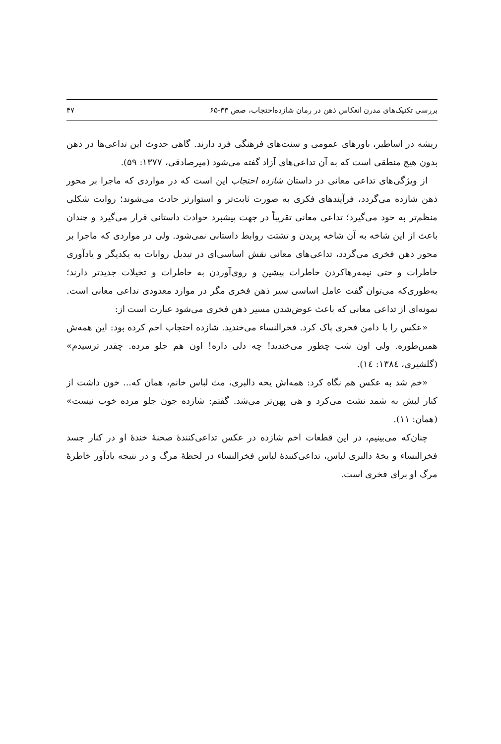بررسی تکنیک‌های مدرن انعکاس ذهن در رمان شازده‌احتجاب، صص ۳۳-۶۵ ۴۷
ریشه در اساطیر، باورهای عمومی و سنت‌های فرهنگی فرد دارند. گاهی حدوث این تداعی‌ها در ذهن بدون هیچ منطقی است که به آن تداعی‌های آزاد گفته می‌شود (میرصادقی، ۱۳۷۷: ۵۹).
از ویژگی‌های تداعی معانی در داستان شازده احتجاب این است که در مواردی که ماجرا بر محور ذهن شازده می‌گردد، فرآیندهای فکری به صورت ثابت‌تر و استوارتر حادث می‌شوند؛ روایت شکلی منظم‌تر به خود می‌گیرد؛ تداعی معانی تقریباً در جهت پیشبرد حوادث داستانی قرار می‌گیرد و چندان باعث از این شاخه به آن شاخه پریدن و تشتت روابط داستانی نمی‌شود. ولی در مواردی که ماجرا بر محور ذهن فخری می‌گردد، تداعی‌های معانی نقش اساسی‌ای در تبدیل روایات به یکدیگر و یادآوری خاطرات و حتی نیمه‌رها‌کردن خاطرات پیشین و روی‌آوردن به خاطرات و تخیلات جدیدتر دارند؛ به‌طوری‌که می‌توان گفت عامل اساسی سیر ذهن فخری مگر در موارد معدودی تداعی معانی است. نمونه‌ای از تداعی معانی که باعث عوض‌شدن مسیر ذهن فخری می‌شود عبارت است از:
«عکس را با دامن فخری پاک کرد. فخرالنساء می‌خندید. شازده احتجاب اخم کرده بود: این همه‌ش همین‌طوره. ولی اون شب چطور می‌خندید! چه دلی داره! اون هم جلو مرده. چقدر ترسیدم» (گلشیری، ۱۳۸٤: ١٤).
«خم شد به عکس هم نگاه کرد: همه‌اش یخه دالبری، مث لباس خانم، همان که... خون داشت از کنار لبش به شمد نشت می‌کرد و هی پهن‌تر می‌شد. گفتم: شازده جون جلو مرده خوب نیست» (همان: ۱۱).
چنان‌که می‌بینیم، در این قطعات اخم شازده در عکس تداعی‌کنندهٔ صحنهٔ خندهٔ او در کنار جسد فخرالنساء و یخهٔ دالبری لباس، تداعی‌کنندهٔ لباس فخرالنساء در لحظهٔ مرگ و در نتیجه یادآور خاطرهٔ مرگ او برای فخری است.